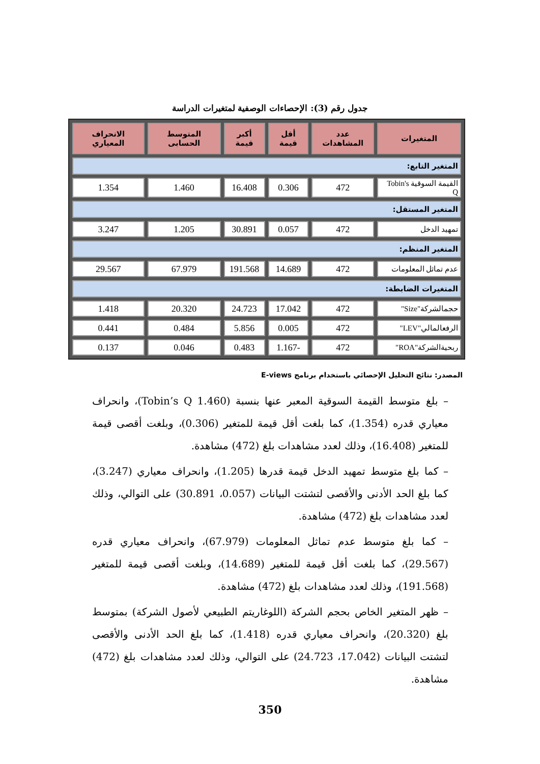جدول رقم (3): الإحصاءات الوصفية لمتغيرات الدراسة
| المتغيرات | عدد المشاهدات | أقل قيمة | أكبر قيمة | المتوسط الحسابى | الانحراف المعياري |
| --- | --- | --- | --- | --- | --- |
| المتغير التابع: | | | | | |
| القيمة السوقية Tobin's Q | 472 | 0.306 | 16.408 | 1.460 | 1.354 |
| المتغير المستقل: | | | | | |
| تمهيد الدخل | 472 | 0.057 | 30.891 | 1.205 | 3.247 |
| المتغير المنظم: | | | | | |
| عدم تماثل المعلومات | 472 | 14.689 | 191.568 | 67.979 | 29.567 |
| المتغيرات الضابطة: | | | | | |
| حجمالشركة"Size" | 472 | 17.042 | 24.723 | 20.320 | 1.418 |
| الرفعالمالي"LEV" | 472 | 0.005 | 5.856 | 0.484 | 0.441 |
| ربحيةالشركة"ROA" | 472 | -1.167 | 0.483 | 0.046 | 0.137 |
المصدر: نتائج التحليل الإحصائي باستخدام برنامج E-views
– بلغ متوسط القيمة السوقية المعبر عنها بنسبة (Tobin’s Q 1.460)، وانحراف معياري قدره (1.354)، كما بلغت أقل قيمة للمتغير (0.306)، وبلغت أقصى قيمة للمتغير (16.408)، وذلك لعدد مشاهدات بلغ (472) مشاهدة.
– كما بلغ متوسط تمهيد الدخل قيمة قدرها (1.205)، وانحراف معياري (3.247)، كما بلغ الحد الأدنى والأقصى لتشتت البيانات (0.057، 30.891) على التوالي، وذلك لعدد مشاهدات بلغ (472) مشاهدة.
– كما بلغ متوسط عدم تماثل المعلومات (67.979)، وانحراف معياري قدره (29.567)، كما بلغت أقل قيمة للمتغير (14.689)، وبلغت أقصى قيمة للمتغير (191.568)، وذلك لعدد مشاهدات بلغ (472) مشاهدة.
– ظهر المتغير الخاص بحجم الشركة (اللوغاريتم الطبيعي لأصول الشركة) بمتوسط بلغ (20.320)، وانحراف معياري قدره (1.418)، كما بلغ الحد الأدنى والأقصى لتشتت البيانات (17.042، 24.723) على التوالي، وذلك لعدد مشاهدات بلغ (472) مشاهدة.
350